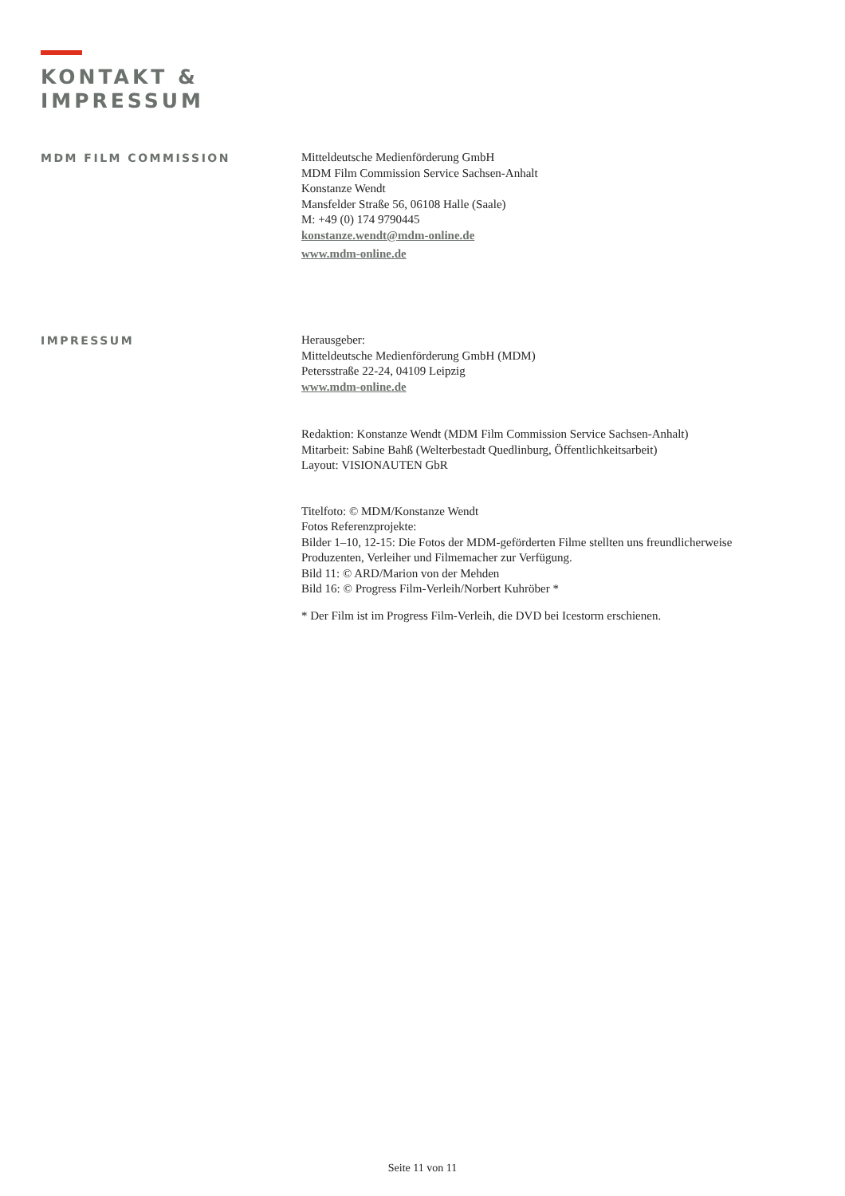KONTAKT &
IMPRESSUM
MDM FILM COMMISSION
Mitteldeutsche Medienförderung GmbH
MDM Film Commission Service Sachsen-Anhalt
Konstanze Wendt
Mansfelder Straße 56, 06108 Halle (Saale)
M: +49 (0) 174 9790445
konstanze.wendt@mdm-online.de
www.mdm-online.de
IMPRESSUM
Herausgeber:
Mitteldeutsche Medienförderung GmbH (MDM)
Petersstraße 22-24, 04109 Leipzig
www.mdm-online.de
Redaktion: Konstanze Wendt (MDM Film Commission Service Sachsen-Anhalt)
Mitarbeit: Sabine Bahß (Welterbestadt Quedlinburg, Öffentlichkeitsarbeit)
Layout: VISIONAUTEN GbR
Titelfoto: © MDM/Konstanze Wendt
Fotos Referenzprojekte:
Bilder 1–10, 12-15: Die Fotos der MDM-geförderten Filme stellten uns freundlicherweise
Produzenten, Verleiher und Filmemacher zur Verfügung.
Bild 11: © ARD/Marion von der Mehden
Bild 16: © Progress Film-Verleih/Norbert Kuhröber *
* Der Film ist im Progress Film-Verleih, die DVD bei Icestorm erschienen.
Seite 11 von 11